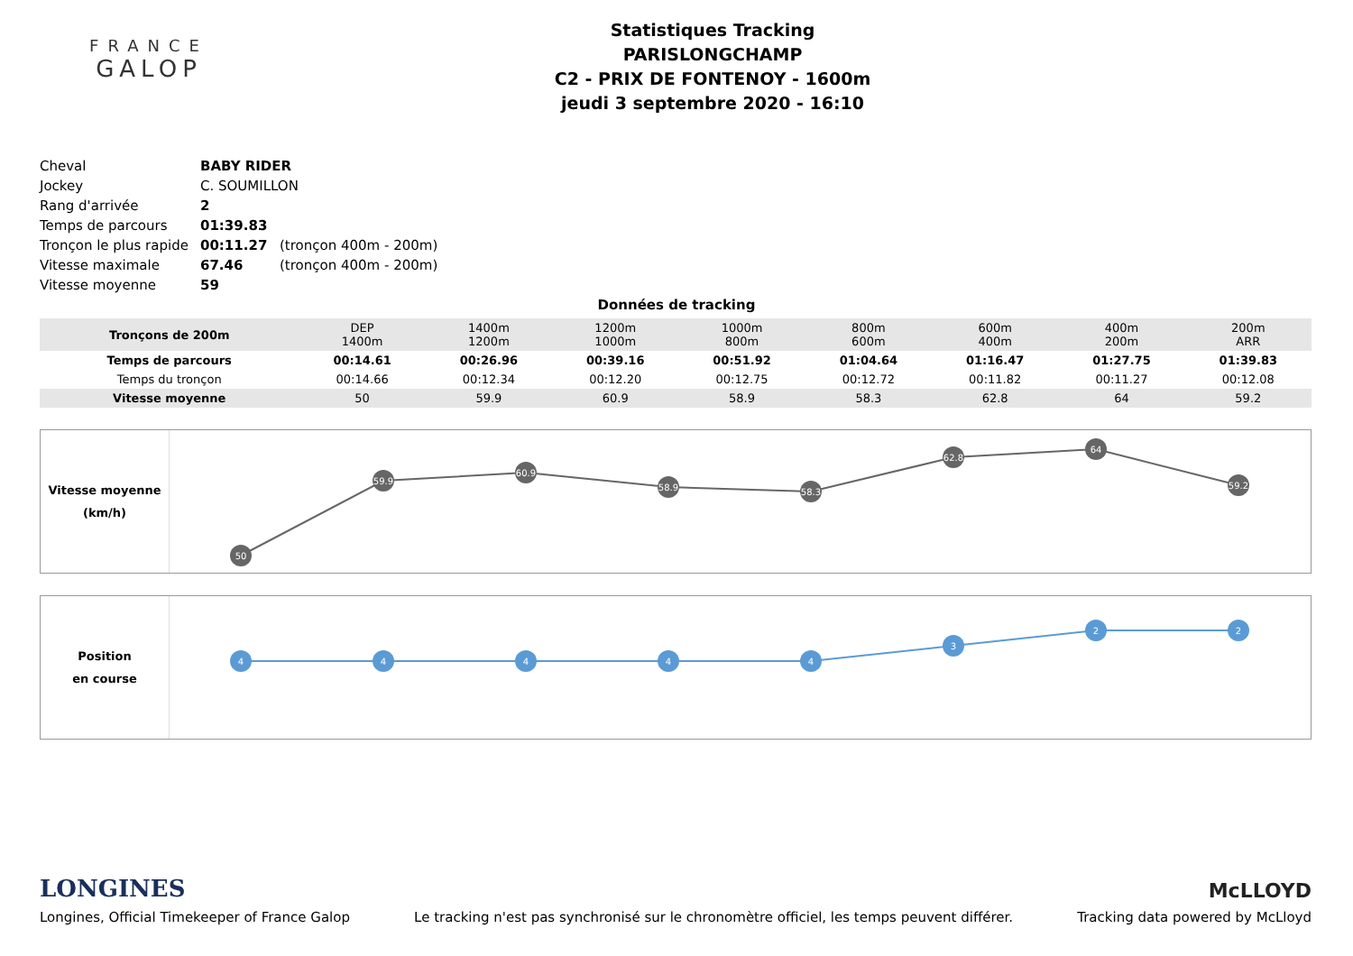FRANCE
GALOP
Statistiques Tracking
PARISLONGCHAMP
C2 - PRIX DE FONTENOY - 1600m
jeudi 3 septembre 2020 - 16:10
| Cheval | BABY RIDER | |
| Jockey | C. SOUMILLON | |
| Rang d'arrivée | 2 | |
| Temps de parcours | 01:39.83 | |
| Tronçon le plus rapide | 00:11.27 | (tronçon 400m - 200m) |
| Vitesse maximale | 67.46 | (tronçon 400m - 200m) |
| Vitesse moyenne | 59 | |
Données de tracking
| Tronçons de 200m | DEP 1400m | 1400m 1200m | 1200m 1000m | 1000m 800m | 800m 600m | 600m 400m | 400m 200m | 200m ARR |
| Temps de parcours | 00:14.61 | 00:26.96 | 00:39.16 | 00:51.92 | 01:04.64 | 01:16.47 | 01:27.75 | 01:39.83 |
| Temps du tronçon | 00:14.66 | 00:12.34 | 00:12.20 | 00:12.75 | 00:12.72 | 00:11.82 | 00:11.27 | 00:12.08 |
| Vitesse moyenne | 50 | 59.9 | 60.9 | 58.9 | 58.3 | 62.8 | 64 | 59.2 |
Vitesse moyenne
(km/h)
50
59.9
60.9
58.9
58.3
62.8
64
59.2
Position
en course
4
4
4
4
4
3
2
2
LONGINES
McLLOYD
Longines, Official Timekeeper of France Galop Le tracking n'est pas synchronisé sur le chronomètre officiel, les temps peuvent différer. Tracking data powered by McLloyd